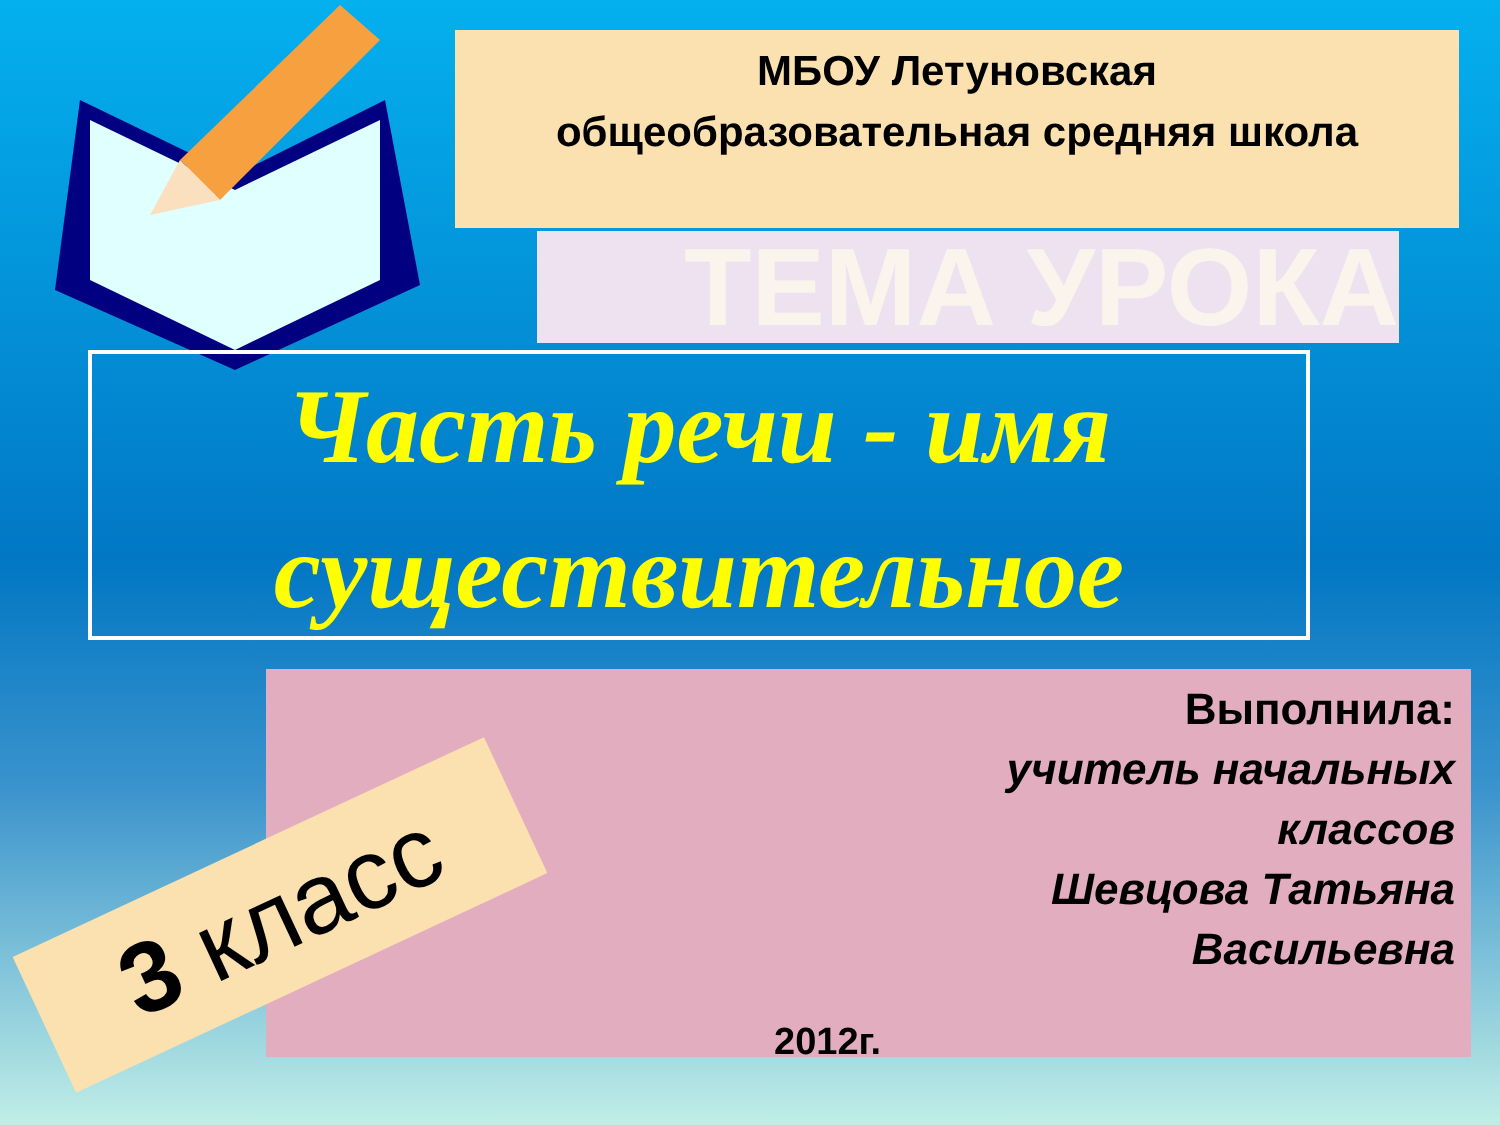МБОУ Летуновская
общеобразовательная средняя школа
ТЕМА УРОКА
Часть речи - имя
существительное
Выполнила:
учитель начальных
классов
Шевцова Татьяна
Васильевна
2012г.
3 класс